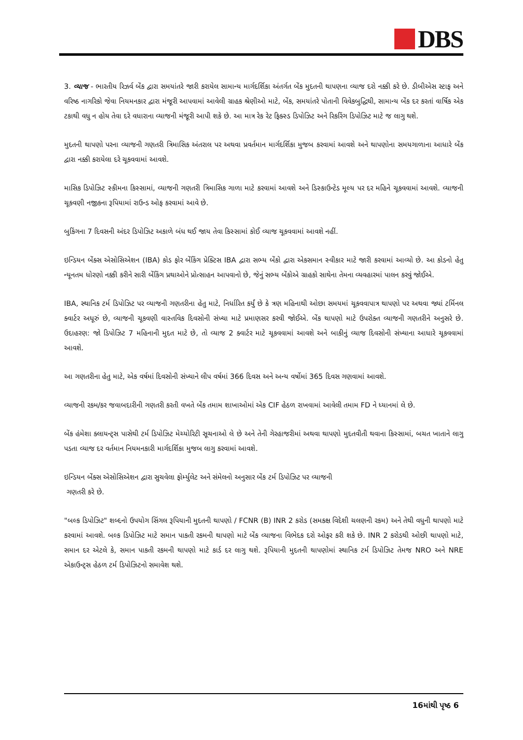DBS
3. વ્યાજ - ભારતીય રિઝર્વ બેંક દ્વારા સમયાંતરે જારી કરાયેલ સામાન્ય માર્ગદર્શિકા અંતર્ગત બેંક મુદતની થાપણના વ્યાજ દરો નક્કી કરે છે. ડીબીએસ સ્ટાફ અને વરિષ્ઠ નાગરિકો જેવા નિયમનકાર દ્વારા મંજૂરી આપવામાં આવેલી ગ્રાહક શ્રેણીઓ માટે, બેંક, સમયાંતરે પોતાની વિવેકબુદ્ધિથી, સામાન્ય બેંક દર કરતાં વાર્ષિક એક ટકાથી વધુ ન હોય તેવા દરે વધારાના વ્યાજની મંજૂરી આપી શકે છે. આ માત્ર રેક રેટ ફિક્સ્ડ ડિપોઝિટ અને રિકરિંગ ડિપોઝિટ માટે જ લાગુ થશે.
મુદતની થાપણો પરના વ્યાજની ગણતરી ત્રિમાસિક અંતરાલ પર અથવા પ્રવર્તમાન માર્ગદર્શિકા મુજબ કરવામાં આવશે અને થાપણોના સમયગાળાના આધારે બેંક દ્વારા નક્કી કરાયેલા દરે ચૂકવવામાં આવશે.
માસિક ડિપોઝિટ સ્કીમના કિસ્સામાં, વ્યાજની ગણતરી ત્રિમાસિક ગાળા માટે કરવામાં આવશે અને ડિસ્કાઉન્ટેડ મૂલ્ય પર દર મહિને ચૂકવવામાં આવશે. વ્યાજની ચૂકવણી નજીકના રૂપિયામાં રાઉન્ડ ઓફ કરવામાં આવે છે.
બુકિંગના 7 દિવસની અંદર ડિપોઝિટ અકાળે બંધ થઈ જાય તેવા કિસ્સામાં કોઈ વ્યાજ ચૂકવવામાં આવશે નહીં.
ઇન્ડિયન બેંક્સ એસોસિએશન (IBA) કોડ ફોર બેંકિંગ પ્રેક્ટિસ IBA દ્વારા સભ્ય બેંકો દ્વારા એકસમાન સ્વીકાર માટે જારી કરવામાં આવ્યો છે. આ કોડનો હેતુ ન્યૂનતમ ધોરણો નક્કી કરીને સારી બેંકિંગ પ્રથાઓને પ્રોત્સાહન આપવાનો છે, જેનું સભ્ય બેંકોએ ગ્રાહકો સાથેના તેમના વ્યવહારમાં પાલન કરવું જોઈએ.
IBA, સ્થાનિક ટર્મ ડિપોઝિટ પર વ્યાજની ગણતરીના હેતુ માટે, નિર્ધારિત કર્યું છે કે ત્રણ મહિનાથી ઓછા સમયમાં ચૂકવવાપાત્ર થાપણો પર અથવા જ્યાં ટર્મિનલ ક્વાર્ટર અધૂરું છે, વ્યાજની ચૂકવણી વાસ્તવિક દિવસોની સંખ્યા માટે પ્રમાણસર કરવી જોઈએ. બેંક થાપણો માટે ઉપરોક્ત વ્યાજની ગણતરીને અનુસરે છે. ઉદાહરણ: જો ડિપોઝિટ 7 મહિનાની મુદત માટે છે, તો વ્યાજ 2 ક્વાર્ટર માટે ચૂકવવામાં આવશે અને બાકીનું વ્યાજ દિવસોની સંખ્યાના આધારે ચૂકવવામાં આવશે.
આ ગણતરીના હેતુ માટે, એક વર્ષમાં દિવસોની સંખ્યાને લીપ વર્ષમાં 366 દિવસ અને અન્ય વર્ષોમાં 365 દિવસ ગણવામાં આવશે.
વ્યાજની રકમ/કર જવાબદારીની ગણતરી કરતી વખતે બેંક તમામ શાખાઓમાં એક CIF હેઠળ રાખવામાં આવેલી તમામ FD ને ધ્યાનમાં લે છે.
બેંક હંમેશા ક્લાયન્ટ્સ પાસેથી ટર્મ ડિપોઝિટ મેચ્યોરિટી સૂચનાઓ લે છે અને તેની ગેરહાજરીમાં અથવા થાપણો મુદતવીતી થવાના કિસ્સામાં, બચત ખાતાને લાગુ પડતા વ્યાજ દર વર્તમાન નિયમનકારી માર્ગદર્શિકા મુજબ લાગુ કરવામાં આવશે.
ઇન્ડિયન બેંક્સ એસોસિએશન દ્વારા સુચવેલા ફોર્મ્યુલેટ અને સંમેલનો અનુસાર બેંક ટર્મ ડિપોઝિટ પર વ્યાજની
ગણતરી કરે છે.
"બલ્ક ડિપોઝિટ" શબ્દનો ઉપયોગ સિંગલ રૂપિયાની મુદતની થાપણો / FCNR (B) INR 2 કરોડ (સમકક્ષ વિદેશી ચલણની રકમ) અને તેથી વધુની થાપણો માટે કરવામાં આવશે. બલ્ક ડિપોઝિટ માટે સમાન પાકતી રકમની થાપણો માટે બેંક વ્યાજના વિભેદક દરો ઓફર કરી શકે છે. INR 2 કરોડથી ઓછી થાપણો માટે, સમાન દર એટલે કે, સમાન પાકતી રકમની થાપણો માટે કાર્ડ દર લાગુ થશે. રૂપિયાની મુદતની થાપણોમાં સ્થાનિક ટર્મ ડિપોઝિટ તેમજ NRO અને NRE એકાઉન્ટ્સ હેઠળ ટર્મ ડિપોઝિટનો સમાવેશ થશે.
16માંથી પૃષ્ઠ 6